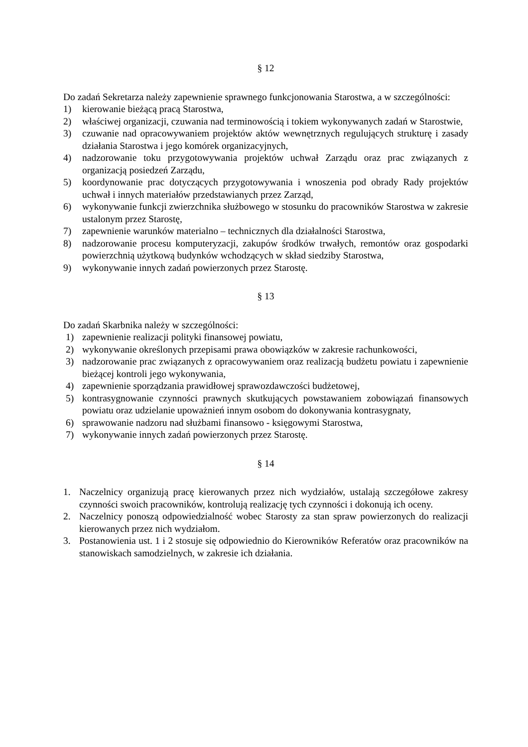§ 12
Do zadań Sekretarza należy zapewnienie sprawnego funkcjonowania Starostwa, a w szczególności:
1) kierowanie bieżącą pracą Starostwa,
2) właściwej organizacji, czuwania nad terminowością i tokiem wykonywanych zadań w Starostwie,
3) czuwanie nad opracowywaniem projektów aktów wewnętrznych regulujących strukturę i zasady działania Starostwa i jego komórek organizacyjnych,
4) nadzorowanie toku przygotowywania projektów uchwał Zarządu oraz prac związanych z organizacją posiedzeń Zarządu,
5) koordynowanie prac dotyczących przygotowywania i wnoszenia pod obrady Rady projektów uchwał i innych materiałów przedstawianych przez Zarząd,
6) wykonywanie funkcji zwierzchnika służbowego w stosunku do pracowników Starostwa w zakresie ustalonym przez Starostę,
7) zapewnienie warunków materialno – technicznych dla działalności Starostwa,
8) nadzorowanie procesu komputeryzacji, zakupów środków trwałych, remontów oraz gospodarki powierzchnią użytkową budynków wchodzących w skład siedziby Starostwa,
9) wykonywanie innych zadań powierzonych przez Starostę.
§ 13
Do zadań Skarbnika należy w szczególności:
1) zapewnienie realizacji polityki finansowej powiatu,
2) wykonywanie określonych przepisami prawa obowiązków w zakresie rachunkowości,
3) nadzorowanie prac związanych z opracowywaniem oraz realizacją budżetu powiatu i zapewnienie bieżącej kontroli jego wykonywania,
4) zapewnienie sporządzania prawidłowej sprawozdawczości budżetowej,
5) kontrasygnowanie czynności prawnych skutkujących powstawaniem zobowiązań finansowych powiatu oraz udzielanie upoważnień innym osobom do dokonywania kontrasygnaty,
6) sprawowanie nadzoru nad służbami finansowo - księgowymi Starostwa,
7) wykonywanie innych zadań powierzonych przez Starostę.
§ 14
1. Naczelnicy organizują pracę kierowanych przez nich wydziałów, ustalają szczegółowe zakresy czynności swoich pracowników, kontrolują realizację tych czynności i dokonują ich oceny.
2. Naczelnicy ponoszą odpowiedzialność wobec Starosty za stan spraw powierzonych do realizacji kierowanych przez nich wydziałom.
3. Postanowienia ust. 1 i 2 stosuje się odpowiednio do Kierowników Referatów oraz pracowników na stanowiskach samodzielnych, w zakresie ich działania.